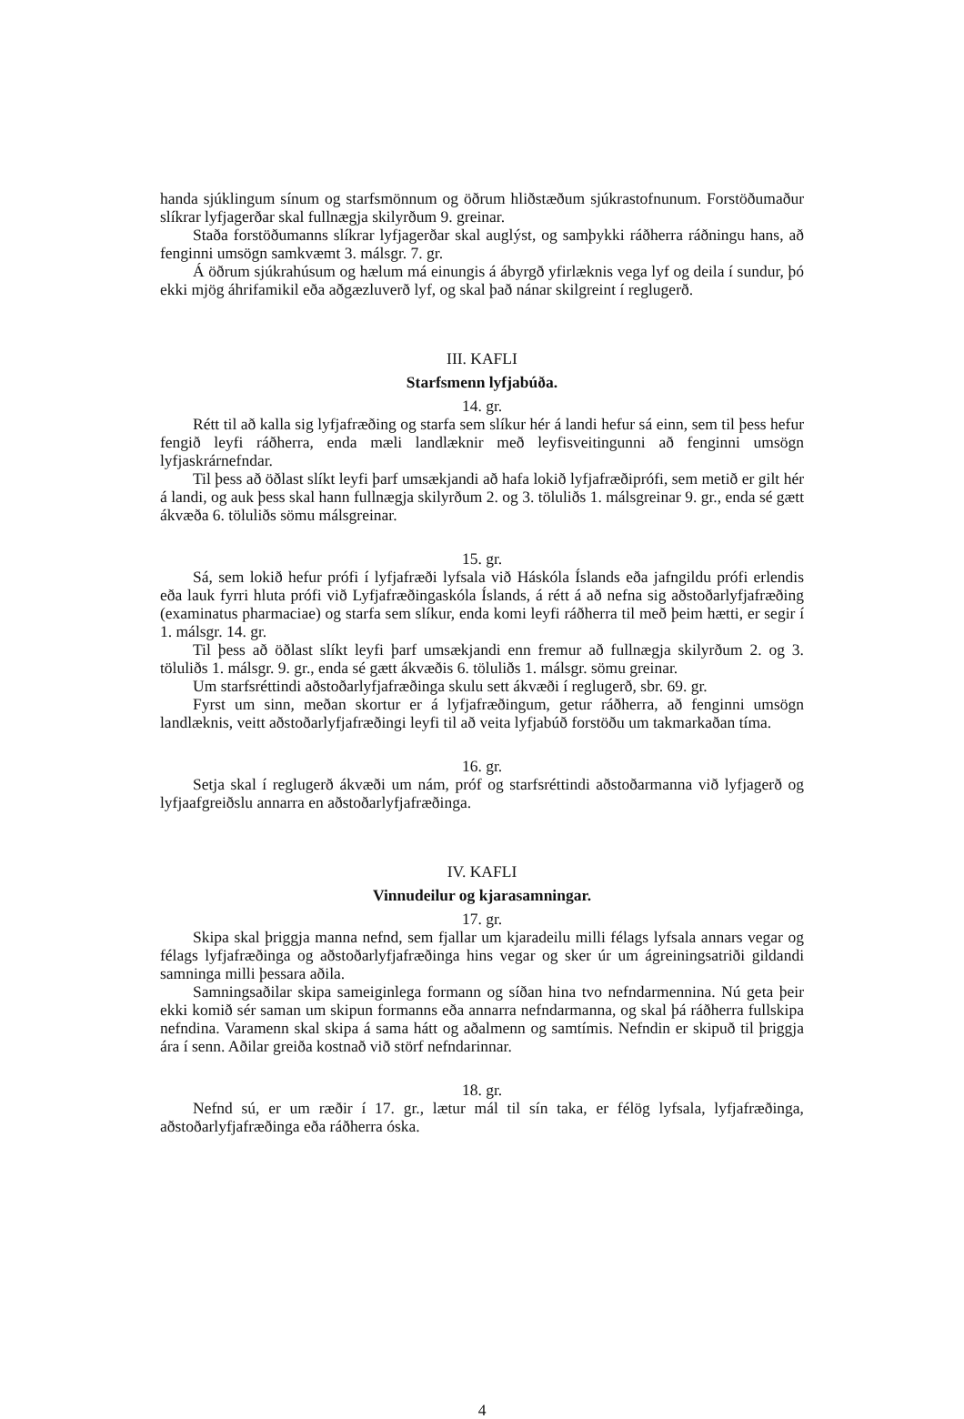handa sjúklingum sínum og starfsmönnum og öðrum hliðstæðum sjúkrastofnunum. Forstöðumaður slíkrar lyfjagerðar skal fullnægja skilyrðum 9. greinar.
Staða forstöðumanns slíkrar lyfjagerðar skal auglýst, og samþykki ráðherra ráðningu hans, að fenginni umsögn samkvæmt 3. málsgr. 7. gr.
Á öðrum sjúkrahúsum og hælum má einungis á ábyrgð yfirlæknis vega lyf og deila í sundur, þó ekki mjög áhrifamikil eða aðgæzluverð lyf, og skal það nánar skilgreint í reglugerð.
III. KAFLI
Starfsmenn lyfjabúða.
14. gr.
Rétt til að kalla sig lyfjafræðing og starfa sem slíkur hér á landi hefur sá einn, sem til þess hefur fengið leyfi ráðherra, enda mæli landlæknir með leyfisveitingunni að fenginni umsögn lyfjaskrárnefndar.
Til þess að öðlast slíkt leyfi þarf umsækjandi að hafa lokið lyfjafræðiprófi, sem metið er gilt hér á landi, og auk þess skal hann fullnægja skilyrðum 2. og 3. töluliðs 1. málsgreinar 9. gr., enda sé gætt ákvæða 6. töluliðs sömu málsgreinar.
15. gr.
Sá, sem lokið hefur prófi í lyfjafræði lyfsala við Háskóla Íslands eða jafngildu prófi erlendis eða lauk fyrri hluta prófi við Lyfjafræðingaskóla Íslands, á rétt á að nefna sig aðstoðarlyfjafræðing (examinatus pharmaciae) og starfa sem slíkur, enda komi leyfi ráðherra til með þeim hætti, er segir í 1. málsgr. 14. gr.
Til þess að öðlast slíkt leyfi þarf umsækjandi enn fremur að fullnægja skilyrðum 2. og 3. töluliðs 1. málsgr. 9. gr., enda sé gætt ákvæðis 6. töluliðs 1. málsgr. sömu greinar.
Um starfsréttindi aðstoðarlyfjafræðinga skulu sett ákvæði í reglugerð, sbr. 69. gr.
Fyrst um sinn, meðan skortur er á lyfjafræðingum, getur ráðherra, að fenginni umsögn landlæknis, veitt aðstoðarlyfjafræðingi leyfi til að veita lyfjabúð forstöðu um takmarkaðan tíma.
16. gr.
Setja skal í reglugerð ákvæði um nám, próf og starfsréttindi aðstoðarmanna við lyfjagerð og lyfjaafgreiðslu annarra en aðstoðarlyfjafræðinga.
IV. KAFLI
Vinnudeilur og kjarasamningar.
17. gr.
Skipa skal þriggja manna nefnd, sem fjallar um kjaradeilu milli félags lyfsala annars vegar og félags lyfjafræðinga og aðstoðarlyfjafræðinga hins vegar og sker úr um ágreiningsatriði gildandi samninga milli þessara aðila.
Samningsaðilar skipa sameiginlega formann og síðan hina tvo nefndarmennina. Nú geta þeir ekki komið sér saman um skipun formanns eða annarra nefndarmanna, og skal þá ráðherra fullskipa nefndina. Varamenn skal skipa á sama hátt og aðalmenn og samtímis. Nefndin er skipuð til þriggja ára í senn. Aðilar greiða kostnað við störf nefndarinnar.
18. gr.
Nefnd sú, er um ræðir í 17. gr., lætur mál til sín taka, er félög lyfsala, lyfjafræðinga, aðstoðarlyfjafræðinga eða ráðherra óska.
4